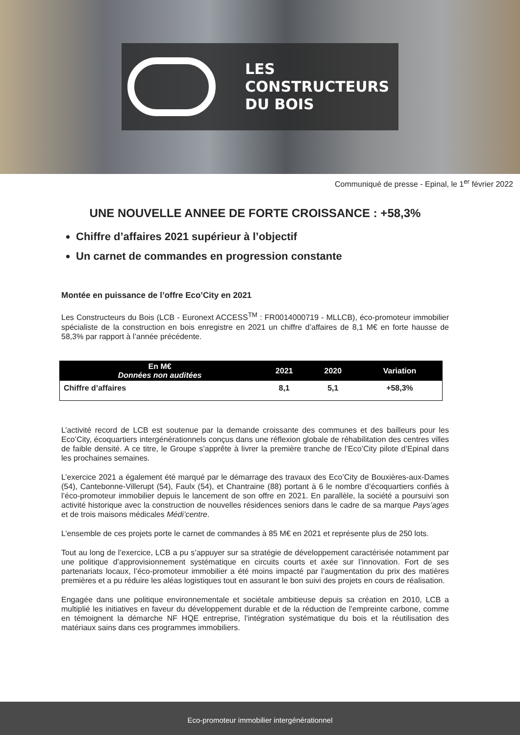LES
CONSTRUCTEURS
DU BOIS
Communiqué de presse - Epinal, le 1<sup>er</sup> février 2022
UNE NOUVELLE ANNEE DE FORTE CROISSANCE : +58,3%
Chiffre d’affaires 2021 supérieur à l’objectif
Un carnet de commandes en progression constante
Montée en puissance de l’offre Eco’City en 2021
Les Constructeurs du Bois (LCB - Euronext ACCESS<sup>TM</sup> : FR0014000719 - MLLCB), éco-promoteur immobilier spécialiste de la construction en bois enregistre en 2021 un chiffre d’affaires de 8,1 M€ en forte hausse de 58,3% par rapport à l’année précédente.
| En M€ Données non auditées | 2021 | 2020 | Variation |
| --- | --- | --- | --- |
| Chiffre d’affaires | 8,1 | 5,1 | +58,3% |
L’activité record de LCB est soutenue par la demande croissante des communes et des bailleurs pour les Eco’City, écoquartiers intergénérationnels conçus dans une réflexion globale de réhabilitation des centres villes de faible densité. A ce titre, le Groupe s’apprête à livrer la première tranche de l’Eco’City pilote d’Epinal dans les prochaines semaines.
L’exercice 2021 a également été marqué par le démarrage des travaux des Eco’City de Bouxières-aux-Dames (54), Cantebonne-Villerupt (54), Faulx (54), et Chantraine (88) portant à 6 le nombre d’écoquartiers confiés à l’éco-promoteur immobilier depuis le lancement de son offre en 2021. En parallèle, la société a poursuivi son activité historique avec la construction de nouvelles résidences seniors dans le cadre de sa marque Pays’ages et de trois maisons médicales Médi’centre.
L’ensemble de ces projets porte le carnet de commandes à 85 M€ en 2021 et représente plus de 250 lots.
Tout au long de l’exercice, LCB a pu s’appuyer sur sa stratégie de développement caractérisée notamment par une politique d’approvisionnement systématique en circuits courts et axée sur l’innovation. Fort de ses partenariats locaux, l’éco-promoteur immobilier a été moins impacté par l’augmentation du prix des matières premières et a pu réduire les aléas logistiques tout en assurant le bon suivi des projets en cours de réalisation.
Engagée dans une politique environnementale et sociétale ambitieuse depuis sa création en 2010, LCB a multiplié les initiatives en faveur du développement durable et de la réduction de l’empreinte carbone, comme en témoignent la démarche NF HQE entreprise, l’intégration systématique du bois et la réutilisation des matériaux sains dans ces programmes immobiliers.
Eco-promoteur immobilier intergénérationnel